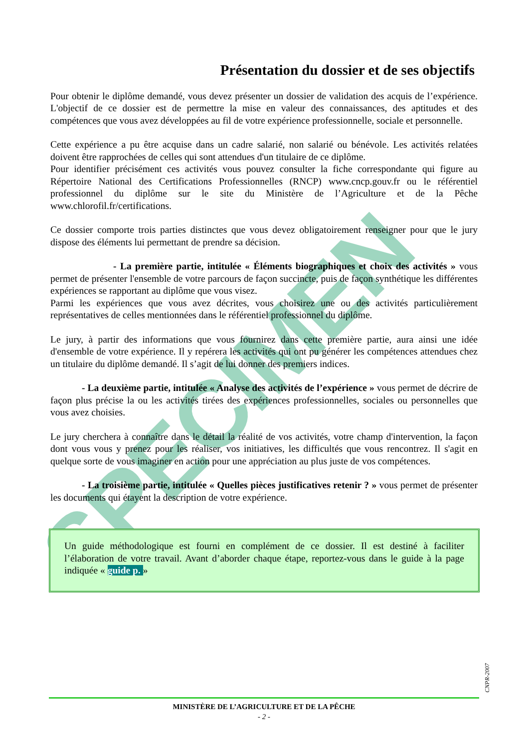SPECIMEN
Présentation du dossier et de ses objectifs
Pour obtenir le diplôme demandé, vous devez présenter un dossier de validation des acquis de l’expérience. L'objectif de ce dossier est de permettre la mise en valeur des connaissances, des aptitudes et des compétences que vous avez développées au fil de votre expérience professionnelle, sociale et personnelle.
Cette expérience a pu être acquise dans un cadre salarié, non salarié ou bénévole. Les activités relatées doivent être rapprochées de celles qui sont attendues d'un titulaire de ce diplôme.
Pour identifier précisément ces activités vous pouvez consulter la fiche correspondante qui figure au Répertoire National des Certifications Professionnelles (RNCP) www.cncp.gouv.fr ou le référentiel professionnel du diplôme sur le site du Ministère de l’Agriculture et de la Pêche www.chlorofil.fr/certifications.
Ce dossier comporte trois parties distinctes que vous devez obligatoirement renseigner pour que le jury dispose des éléments lui permettant de prendre sa décision.
- La première partie, intitulée « Éléments biographiques et choix des activités » vous permet de présenter l'ensemble de votre parcours de façon succincte, puis de façon synthétique les différentes expériences se rapportant au diplôme que vous visez.
Parmi les expériences que vous avez décrites, vous choisirez une ou des activités particulièrement représentatives de celles mentionnées dans le référentiel professionnel du diplôme.
Le jury, à partir des informations que vous fournirez dans cette première partie, aura ainsi une idée d'ensemble de votre expérience. Il y repérera les activités qui ont pu générer les compétences attendues chez un titulaire du diplôme demandé. Il s’agit de lui donner des premiers indices.
- La deuxième partie, intitulée « Analyse des activités de l’expérience » vous permet de décrire de façon plus précise la ou les activités tirées des expériences professionnelles, sociales ou personnelles que vous avez choisies.
Le jury cherchera à connaître dans le détail la réalité de vos activités, votre champ d'intervention, la façon dont vous vous y prenez pour les réaliser, vos initiatives, les difficultés que vous rencontrez. Il s'agit en quelque sorte de vous imaginer en action pour une appréciation au plus juste de vos compétences.
- La troisième partie, intitulée « Quelles pièces justificatives retenir ? » vous permet de présenter les documents qui étayent la description de votre expérience.
Un guide méthodologique est fourni en complément de ce dossier. Il est destiné à faciliter l’élaboration de votre travail. Avant d’aborder chaque étape, reportez-vous dans le guide à la page indiquée « guide p. »
CNPR-2007
MINISTÈRE DE L’AGRICULTURE ET DE LA PÊCHE
- 2 -